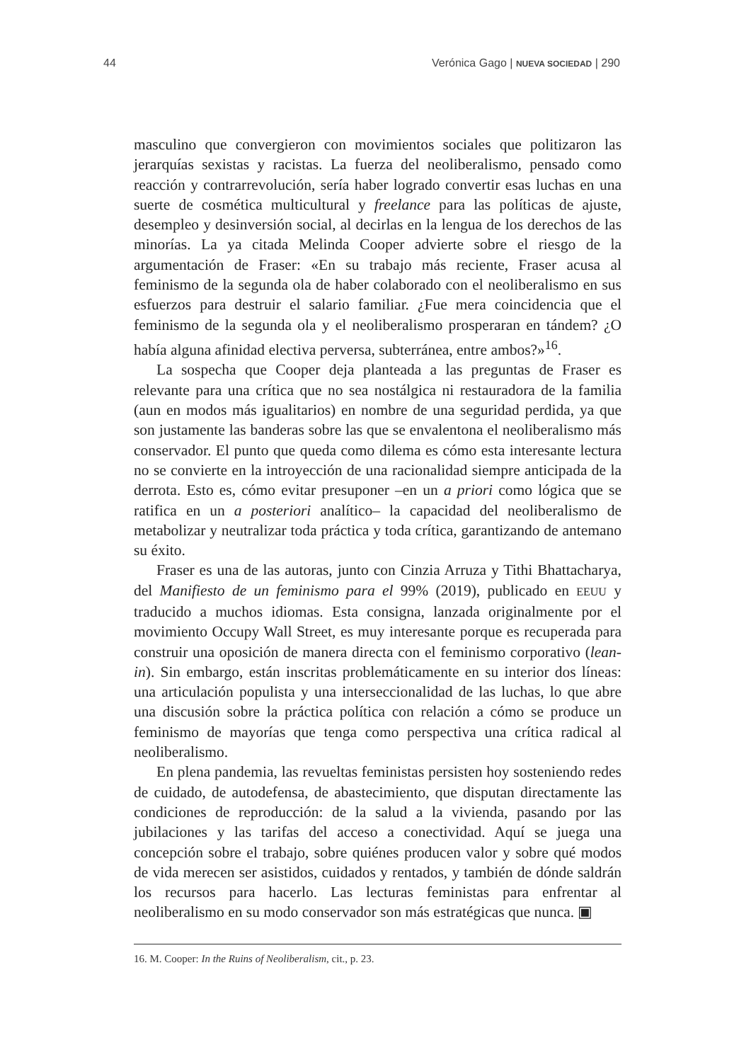44 Verónica Gago | NUEVA SOCIEDAD | 290
masculino que convergieron con movimientos sociales que politizaron las jerarquías sexistas y racistas. La fuerza del neoliberalismo, pensado como reacción y contrarrevolución, sería haber logrado convertir esas luchas en una suerte de cosmética multicultural y freelance para las políticas de ajuste, desempleo y desinversión social, al decirlas en la lengua de los derechos de las minorías. La ya citada Melinda Cooper advierte sobre el riesgo de la argumentación de Fraser: «En su trabajo más reciente, Fraser acusa al feminismo de la segunda ola de haber colaborado con el neoliberalismo en sus esfuerzos para destruir el salario familiar. ¿Fue mera coincidencia que el feminismo de la segunda ola y el neoliberalismo prosperaran en tándem? ¿O había alguna afinidad electiva perversa, subterránea, entre ambos?»<sup>16</sup>.
La sospecha que Cooper deja planteada a las preguntas de Fraser es relevante para una crítica que no sea nostálgica ni restauradora de la familia (aun en modos más igualitarios) en nombre de una seguridad perdida, ya que son justamente las banderas sobre las que se envalentona el neoliberalismo más conservador. El punto que queda como dilema es cómo esta interesante lectura no se convierte en la introyección de una racionalidad siempre anticipada de la derrota. Esto es, cómo evitar presuponer –en un a priori como lógica que se ratifica en un a posteriori analítico– la capacidad del neoliberalismo de metabolizar y neutralizar toda práctica y toda crítica, garantizando de antemano su éxito.
Fraser es una de las autoras, junto con Cinzia Arruza y Tithi Bhattacharya, del Manifiesto de un feminismo para el 99% (2019), publicado en EEUU y traducido a muchos idiomas. Esta consigna, lanzada originalmente por el movimiento Occupy Wall Street, es muy interesante porque es recuperada para construir una oposición de manera directa con el feminismo corporativo (lean-in). Sin embargo, están inscritas problemáticamente en su interior dos líneas: una articulación populista y una interseccionalidad de las luchas, lo que abre una discusión sobre la práctica política con relación a cómo se produce un feminismo de mayorías que tenga como perspectiva una crítica radical al neoliberalismo.
En plena pandemia, las revueltas feministas persisten hoy sosteniendo redes de cuidado, de autodefensa, de abastecimiento, que disputan directamente las condiciones de reproducción: de la salud a la vivienda, pasando por las jubilaciones y las tarifas del acceso a conectividad. Aquí se juega una concepción sobre el trabajo, sobre quiénes producen valor y sobre qué modos de vida merecen ser asistidos, cuidados y rentados, y también de dónde saldrán los recursos para hacerlo. Las lecturas feministas para enfrentar al neoliberalismo en su modo conservador son más estratégicas que nunca. ▣
16. M. Cooper: In the Ruins of Neoliberalism, cit., p. 23.